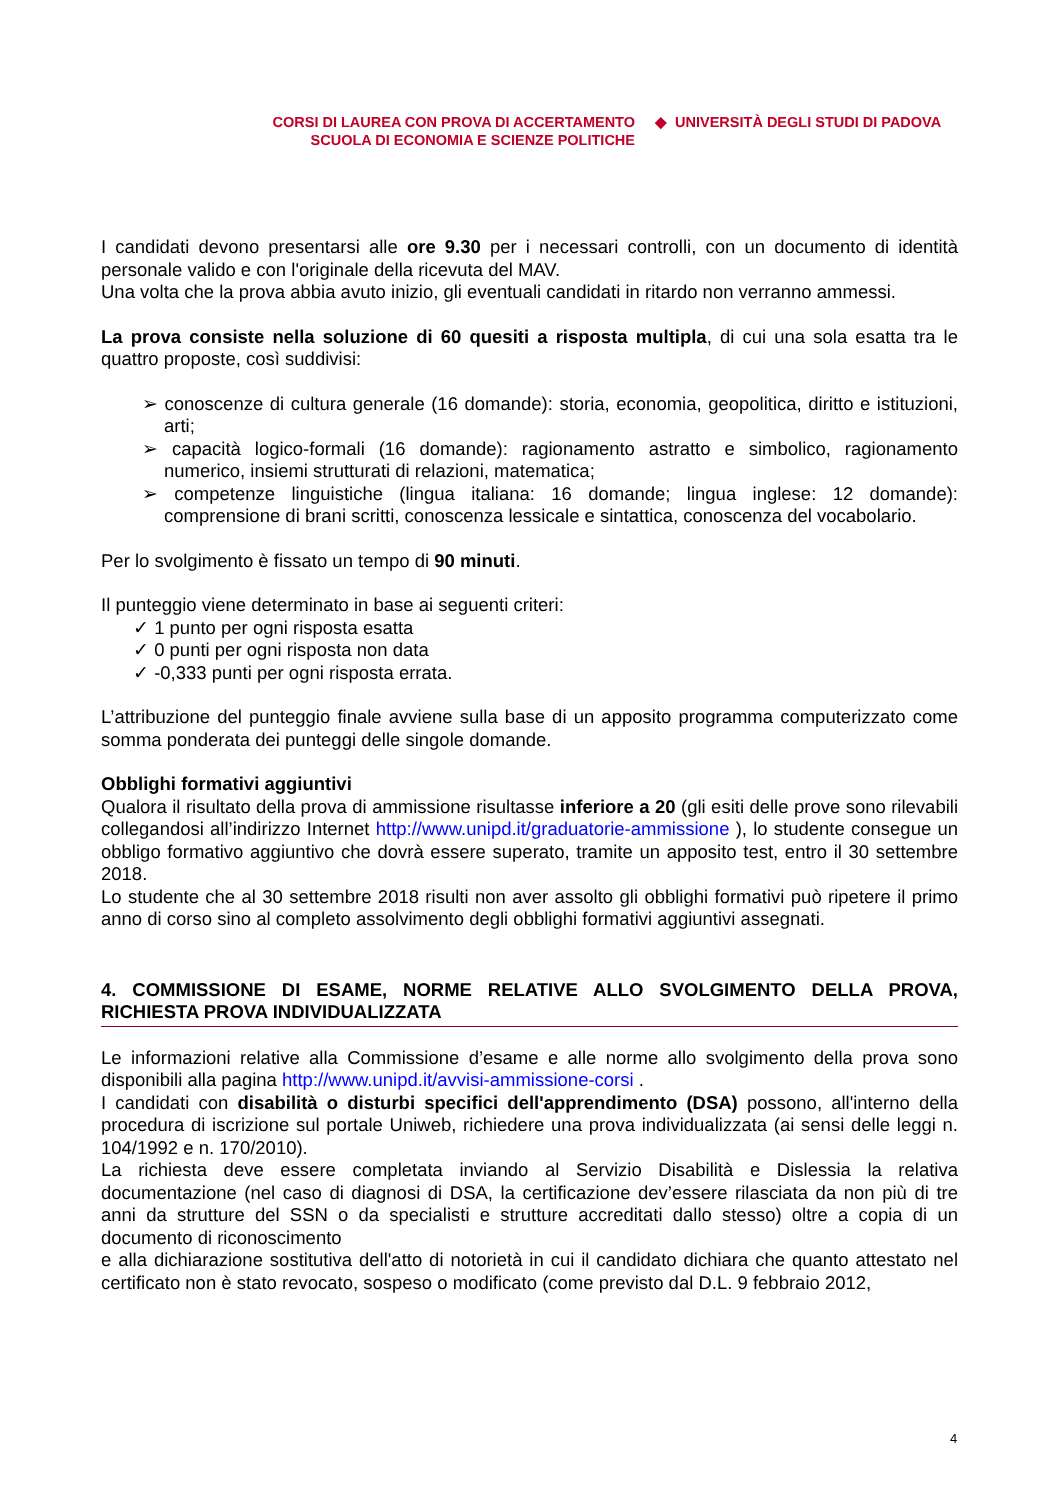CORSI DI LAUREA CON PROVA DI ACCERTAMENTO
SCUOLA DI ECONOMIA E SCIENZE POLITICHE
◆ UNIVERSITÀ DEGLI STUDI DI PADOVA
I candidati devono presentarsi alle ore 9.30 per i necessari controlli, con un documento di identità personale valido e con l'originale della ricevuta del MAV.
Una volta che la prova abbia avuto inizio, gli eventuali candidati in ritardo non verranno ammessi.
La prova consiste nella soluzione di 60 quesiti a risposta multipla, di cui una sola esatta tra le quattro proposte, così suddivisi:
➢ conoscenze di cultura generale (16 domande): storia, economia, geopolitica, diritto e istituzioni, arti;
➢ capacità logico-formali (16 domande): ragionamento astratto e simbolico, ragionamento numerico, insiemi strutturati di relazioni, matematica;
➢ competenze linguistiche (lingua italiana: 16 domande; lingua inglese: 12 domande): comprensione di brani scritti, conoscenza lessicale e sintattica, conoscenza del vocabolario.
Per lo svolgimento è fissato un tempo di 90 minuti.
Il punteggio viene determinato in base ai seguenti criteri:
✓ 1 punto per ogni risposta esatta
✓ 0 punti per ogni risposta non data
✓ -0,333 punti per ogni risposta errata.
L’attribuzione del punteggio finale avviene sulla base di un apposito programma computerizzato come somma ponderata dei punteggi delle singole domande.
Obblighi formativi aggiuntivi
Qualora il risultato della prova di ammissione risultasse inferiore a 20 (gli esiti delle prove sono rilevabili collegandosi all’indirizzo Internet http://www.unipd.it/graduatorie-ammissione ), lo studente consegue un obbligo formativo aggiuntivo che dovrà essere superato, tramite un apposito test, entro il 30 settembre 2018.
Lo studente che al 30 settembre 2018 risulti non aver assolto gli obblighi formativi può ripetere il primo anno di corso sino al completo assolvimento degli obblighi formativi aggiuntivi assegnati.
4. COMMISSIONE DI ESAME, NORME RELATIVE ALLO SVOLGIMENTO DELLA PROVA, RICHIESTA PROVA INDIVIDUALIZZATA
Le informazioni relative alla Commissione d’esame e alle norme allo svolgimento della prova sono disponibili alla pagina http://www.unipd.it/avvisi-ammissione-corsi .
I candidati con disabilità o disturbi specifici dell'apprendimento (DSA) possono, all'interno della procedura di iscrizione sul portale Uniweb, richiedere una prova individualizzata (ai sensi delle leggi n. 104/1992 e n. 170/2010).
La richiesta deve essere completata inviando al Servizio Disabilità e Dislessia la relativa documentazione (nel caso di diagnosi di DSA, la certificazione dev’essere rilasciata da non più di tre anni da strutture del SSN o da specialisti e strutture accreditati dallo stesso) oltre a copia di un documento di riconoscimento
e alla dichiarazione sostitutiva dell'atto di notorietà in cui il candidato dichiara che quanto attestato nel certificato non è stato revocato, sospeso o modificato (come previsto dal D.L. 9 febbraio 2012,
4